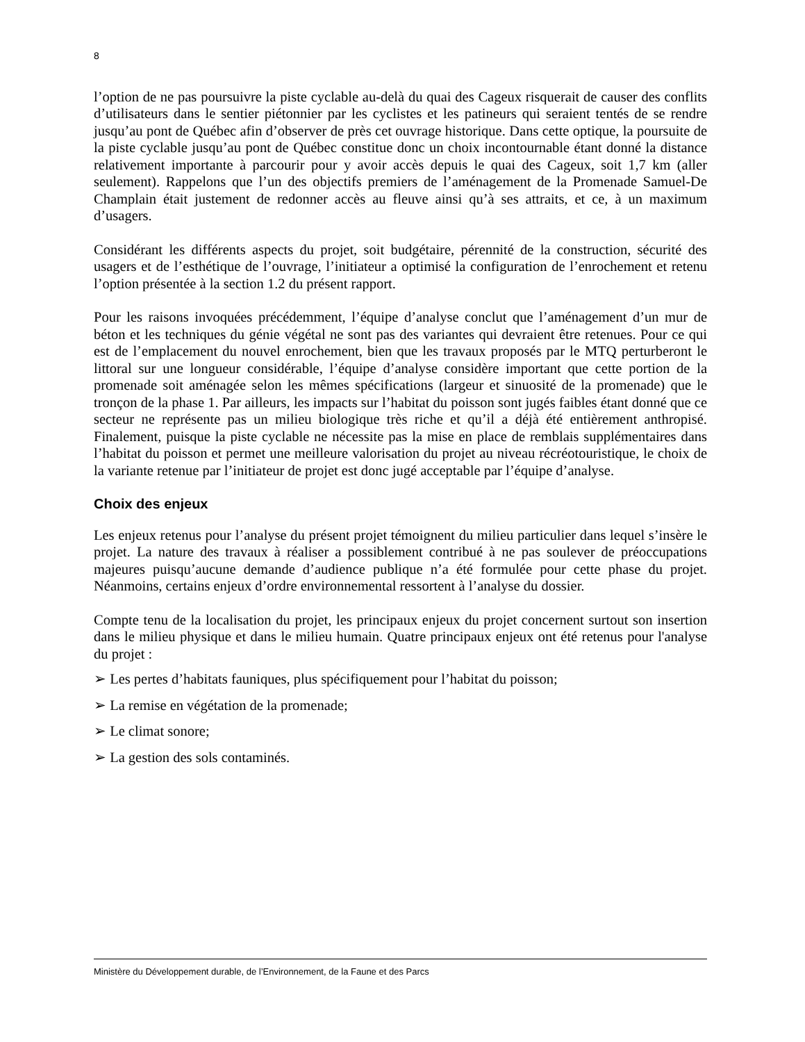8
l’option de ne pas poursuivre la piste cyclable au-delà du quai des Cageux risquerait de causer des conflits d’utilisateurs dans le sentier piétonnier par les cyclistes et les patineurs qui seraient tentés de se rendre jusqu’au pont de Québec afin d’observer de près cet ouvrage historique. Dans cette optique, la poursuite de la piste cyclable jusqu’au pont de Québec constitue donc un choix incontournable étant donné la distance relativement importante à parcourir pour y avoir accès depuis le quai des Cageux, soit 1,7 km (aller seulement). Rappelons que l’un des objectifs premiers de l’aménagement de la Promenade Samuel-De Champlain était justement de redonner accès au fleuve ainsi qu’à ses attraits, et ce, à un maximum d’usagers.
Considérant les différents aspects du projet, soit budgétaire, pérennité de la construction, sécurité des usagers et de l’esthétique de l’ouvrage, l’initiateur a optimisé la configuration de l’enrochement et retenu l’option présentée à la section 1.2 du présent rapport.
Pour les raisons invoquées précédemment, l’équipe d’analyse conclut que l’aménagement d’un mur de béton et les techniques du génie végétal ne sont pas des variantes qui devraient être retenues. Pour ce qui est de l’emplacement du nouvel enrochement, bien que les travaux proposés par le MTQ perturberont le littoral sur une longueur considérable, l’équipe d’analyse considère important que cette portion de la promenade soit aménagée selon les mêmes spécifications (largeur et sinuosité de la promenade) que le tronçon de la phase 1. Par ailleurs, les impacts sur l’habitat du poisson sont jugés faibles étant donné que ce secteur ne représente pas un milieu biologique très riche et qu’il a déjà été entièrement anthropisé. Finalement, puisque la piste cyclable ne nécessite pas la mise en place de remblais supplémentaires dans l’habitat du poisson et permet une meilleure valorisation du projet au niveau récréotouristique, le choix de la variante retenue par l’initiateur de projet est donc jugé acceptable par l’équipe d’analyse.
Choix des enjeux
Les enjeux retenus pour l’analyse du présent projet témoignent du milieu particulier dans lequel s’insère le projet. La nature des travaux à réaliser a possiblement contribué à ne pas soulever de préoccupations majeures puisqu’aucune demande d’audience publique n’a été formulée pour cette phase du projet. Néanmoins, certains enjeux d’ordre environnemental ressortent à l’analyse du dossier.
Compte tenu de la localisation du projet, les principaux enjeux du projet concernent surtout son insertion dans le milieu physique et dans le milieu humain. Quatre principaux enjeux ont été retenus pour l'analyse du projet :
➢ Les pertes d’habitats fauniques, plus spécifiquement pour l’habitat du poisson;
➢ La remise en végétation de la promenade;
➢ Le climat sonore;
➢ La gestion des sols contaminés.
Ministère du Développement durable, de l’Environnement, de la Faune et des Parcs